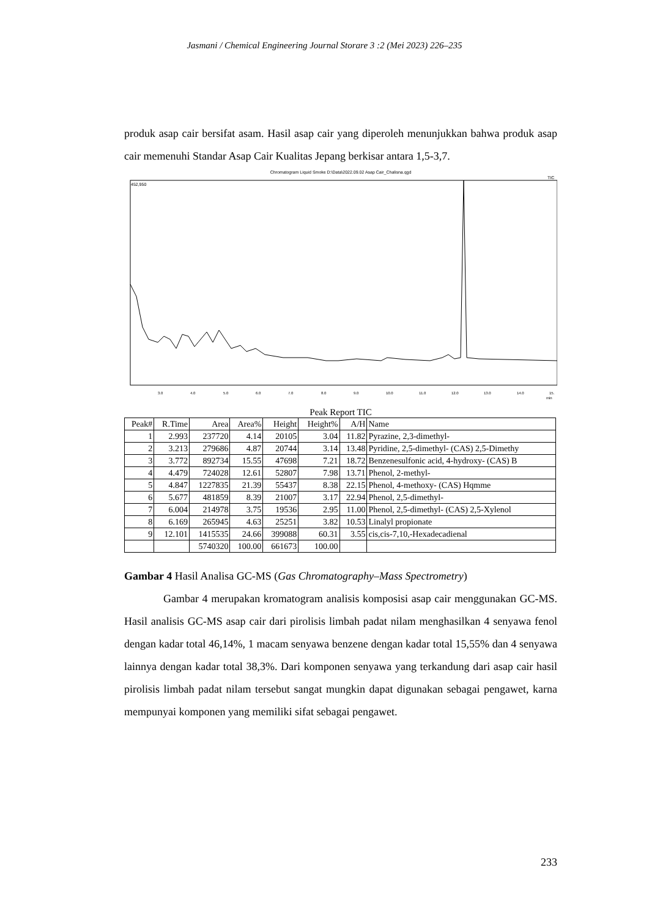Jasmani / Chemical Engineering Journal Storare 3 :2 (Mei 2023) 226–235
produk asap cair bersifat asam. Hasil asap cair yang diperoleh menunjukkan bahwa produk asap cair memenuhi Standar Asap Cair Kualitas Jepang berkisar antara 1,5-3,7.
Chromatogram Liquid Smoke D:\Data\2022.09.02 Asap Cair_Chalisna.qgd
TIC
452,950
3.0
4.0
5.0
6.0
7.0
8.0
9.0
10.0
11.0
12.0
13.0
14.0
15.
min
Peak Report TIC
| Peak# | R.Time | Area | Area% | Height | Height% | A/H | Name |
| --- | --- | --- | --- | --- | --- | --- | --- |
| 1 | 2.993 | 237720 | 4.14 | 20105 | 3.04 | 11.82 | Pyrazine, 2,3-dimethyl- |
| 2 | 3.213 | 279686 | 4.87 | 20744 | 3.14 | 13.48 | Pyridine, 2,5-dimethyl- (CAS) 2,5-Dimethy |
| 3 | 3.772 | 892734 | 15.55 | 47698 | 7.21 | 18.72 | Benzenesulfonic acid, 4-hydroxy- (CAS) B |
| 4 | 4.479 | 724028 | 12.61 | 52807 | 7.98 | 13.71 | Phenol, 2-methyl- |
| 5 | 4.847 | 1227835 | 21.39 | 55437 | 8.38 | 22.15 | Phenol, 4-methoxy- (CAS) Hqmme |
| 6 | 5.677 | 481859 | 8.39 | 21007 | 3.17 | 22.94 | Phenol, 2,5-dimethyl- |
| 7 | 6.004 | 214978 | 3.75 | 19536 | 2.95 | 11.00 | Phenol, 2,5-dimethyl- (CAS) 2,5-Xylenol |
| 8 | 6.169 | 265945 | 4.63 | 25251 | 3.82 | 10.53 | Linalyl propionate |
| 9 | 12.101 | 1415535 | 24.66 | 399088 | 60.31 | 3.55 | cis,cis-7,10,-Hexadecadienal |
| | | 5740320 | 100.00 | 661673 | 100.00 | | |
Gambar 4 Hasil Analisa GC-MS (Gas Chromatography–Mass Spectrometry)
Gambar 4 merupakan kromatogram analisis komposisi asap cair menggunakan GC-MS. Hasil analisis GC-MS asap cair dari pirolisis limbah padat nilam menghasilkan 4 senyawa fenol dengan kadar total 46,14%, 1 macam senyawa benzene dengan kadar total 15,55% dan 4 senyawa lainnya dengan kadar total 38,3%. Dari komponen senyawa yang terkandung dari asap cair hasil pirolisis limbah padat nilam tersebut sangat mungkin dapat digunakan sebagai pengawet, karna mempunyai komponen yang memiliki sifat sebagai pengawet.
233